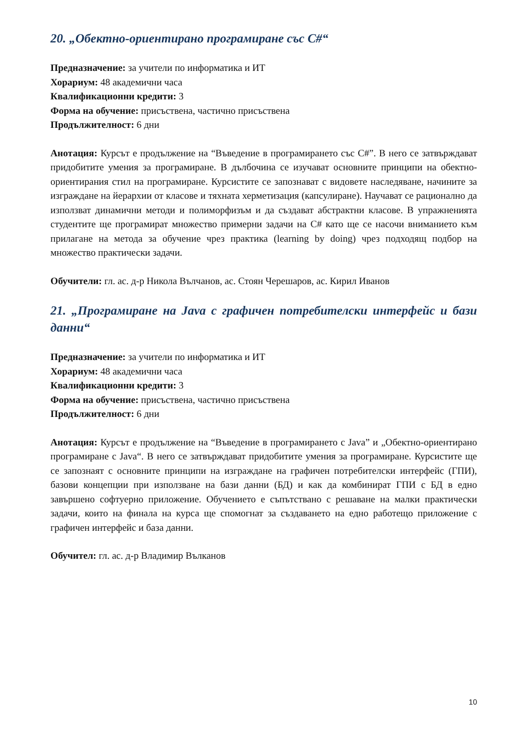20. „Обектно-ориентирано програмиране със С#“
Предназначение: за учители по информатика и ИТ
Хорариум: 48 академични часа
Квалификационни кредити: 3
Форма на обучение: присъствена, частично присъствена
Продължителност: 6 дни
Анотация: Курсът е продължение на “Въведение в програмирането със С#”. В него се затвърждават придобитите умения за програмиране. В дълбочина се изучават основните принципи на обектно-ориентирания стил на програмиране. Курсистите се запознават с видовете наследяване, начините за изграждане на йерархии от класове и тяхната херметизация (капсулиране). Научават се рационално да използват динамични методи и полиморфизъм и да създават абстрактни класове. В упражненията студентите ще програмират множество примерни задачи на С# като ще се насочи вниманието към прилагане на метода за обучение чрез практика (learning by doing) чрез подходящ подбор на множество практически задачи.
Обучители: гл. ас. д-р Никола Вълчанов, ас. Стоян Черешаров, ас. Кирил Иванов
21. „Програмиране на Java с графичен потребителски интерфейс и бази данни“
Предназначение: за учители по информатика и ИТ
Хорариум: 48 академични часа
Квалификационни кредити: 3
Форма на обучение: присъствена, частично присъствена
Продължителност: 6 дни
Анотация: Курсът е продължение на “Въведение в програмирането с Java” и „Обектно-ориентирано програмиране с Java“. В него се затвърждават придобитите умения за програмиране. Курсистите ще се запознаят с основните принципи на изграждане на графичен потребителски интерфейс (ГПИ), базови концепции при използване на бази данни (БД) и как да комбинират ГПИ с БД в едно завършено софтуерно приложение. Обучението е съпътствано с решаване на малки практически задачи, които на финала на курса ще спомогнат за създаването на едно работещо приложение с графичен интерфейс и база данни.
Обучител: гл. ас. д-р Владимир Вълканов
10